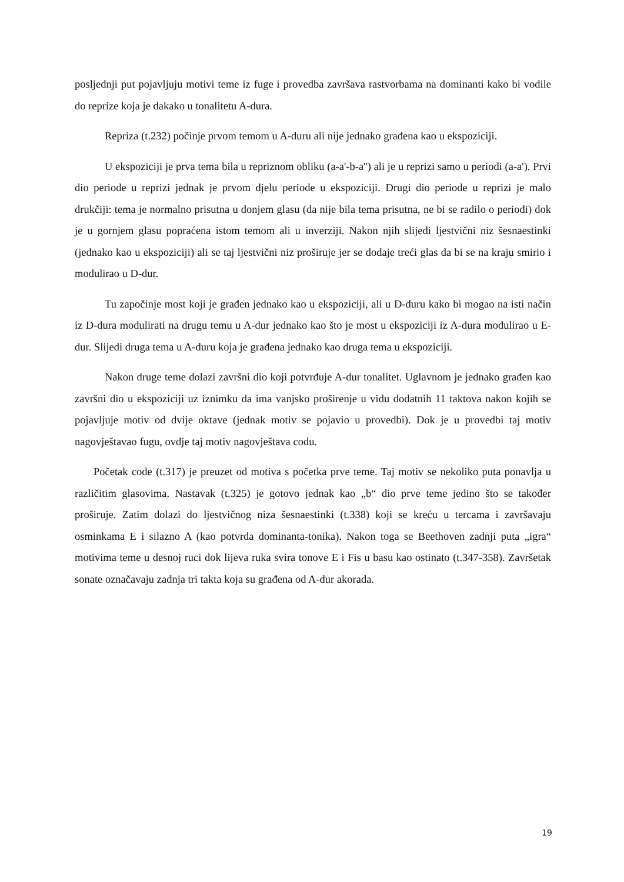posljednji put pojavljuju motivi teme iz fuge i provedba završava rastvorbama na dominanti kako bi vodile do reprize koja je dakako u tonalitetu A-dura.
Repriza (t.232) počinje prvom temom u A-duru ali nije jednako građena kao u ekspoziciji.
U ekspoziciji je prva tema bila u repriznom obliku (a-a'-b-a'') ali je u reprizi samo u periodi (a-a'). Prvi dio periode u reprizi jednak je prvom djelu periode u ekspoziciji. Drugi dio periode u reprizi je malo drukčiji: tema je normalno prisutna u donjem glasu (da nije bila tema prisutna, ne bi se radilo o periodi) dok je u gornjem glasu popraćena istom temom ali u inverziji. Nakon njih slijedi ljestvični niz šesnaestinki (jednako kao u ekspoziciji) ali se taj ljestvični niz proširuje jer se dodaje treći glas da bi se na kraju smirio i modulirao u D-dur.
Tu započinje most koji je građen jednako kao u ekspoziciji, ali u D-duru kako bi mogao na isti način iz D-dura modulirati na drugu temu u A-dur jednako kao što je most u ekspoziciji iz A-dura modulirao u E-dur. Slijedi druga tema u A-duru koja je građena jednako kao druga tema u ekspoziciji.
Nakon druge teme dolazi završni dio koji potvrđuje A-dur tonalitet. Uglavnom je jednako građen kao završni dio u ekspoziciji uz iznimku da ima vanjsko proširenje u vidu dodatnih 11 taktova nakon kojih se pojavljuje motiv od dvije oktave (jednak motiv se pojavio u provedbi). Dok je u provedbi taj motiv nagovještavao fugu, ovdje taj motiv nagovještava codu.
Početak code (t.317) je preuzet od motiva s početka prve teme. Taj motiv se nekoliko puta ponavlja u različitim glasovima. Nastavak (t.325) je gotovo jednak kao „b“ dio prve teme jedino što se također proširuje. Zatim dolazi do ljestvičnog niza šesnaestinki (t.338) koji se kreću u tercama i završavaju osminkama E i silazno A (kao potvrda dominanta-tonika). Nakon toga se Beethoven zadnji puta „igra“ motivima teme u desnoj ruci dok lijeva ruka svira tonove E i Fis u basu kao ostinato (t.347-358). Završetak sonate označavaju zadnja tri takta koja su građena od A-dur akorada.
19